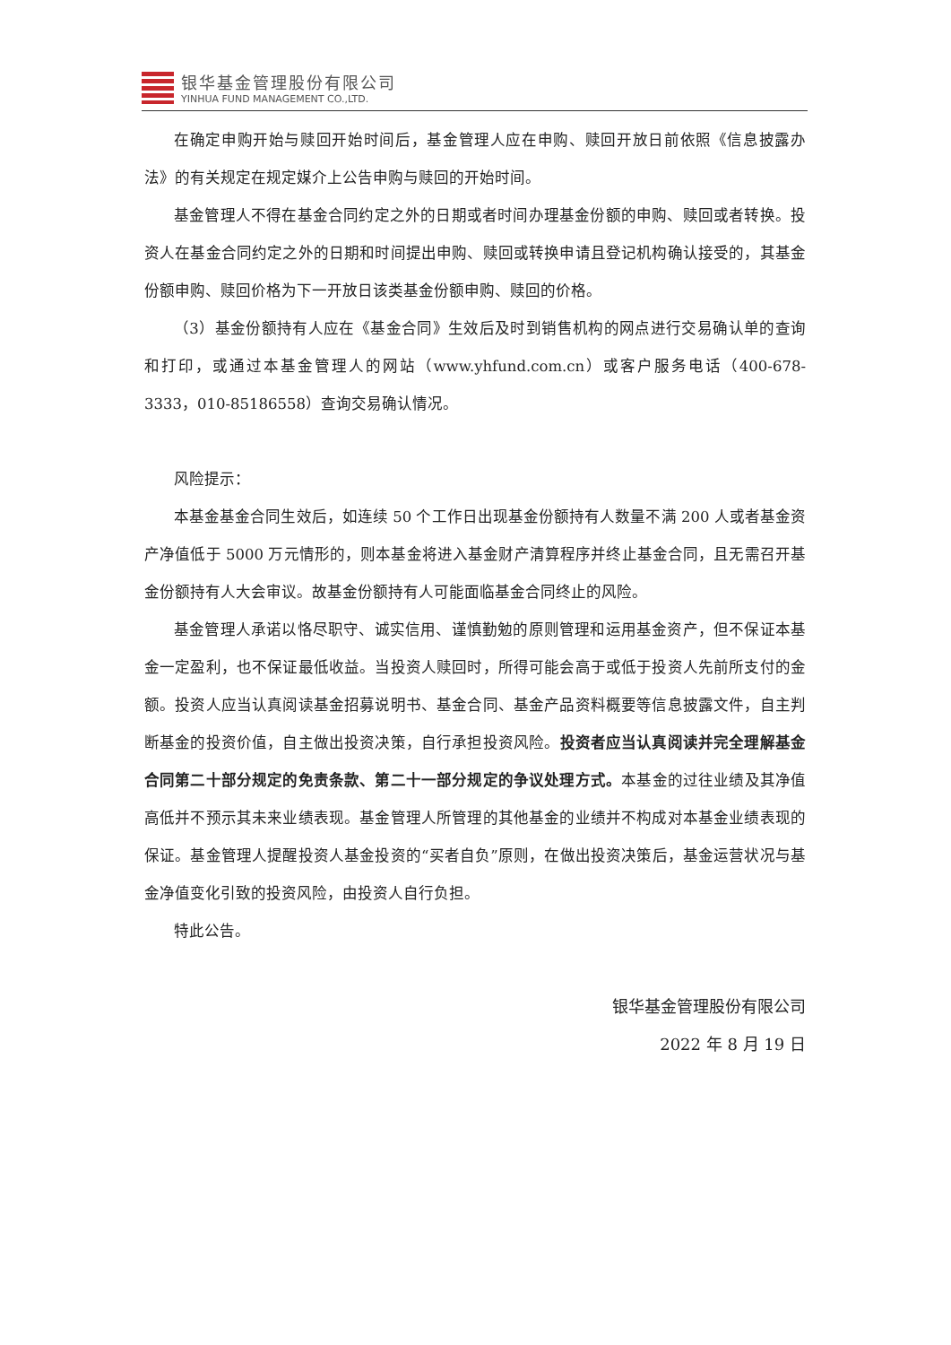银华基金管理股份有限公司
YINHUA FUND MANAGEMENT CO.,LTD.
在确定申购开始与赎回开始时间后，基金管理人应在申购、赎回开放日前依照《信息披露办法》的有关规定在规定媒介上公告申购与赎回的开始时间。
基金管理人不得在基金合同约定之外的日期或者时间办理基金份额的申购、赎回或者转换。投资人在基金合同约定之外的日期和时间提出申购、赎回或转换申请且登记机构确认接受的，其基金份额申购、赎回价格为下一开放日该类基金份额申购、赎回的价格。
（3）基金份额持有人应在《基金合同》生效后及时到销售机构的网点进行交易确认单的查询和打印，或通过本基金管理人的网站（www.yhfund.com.cn）或客户服务电话（400-678-3333，010-85186558）查询交易确认情况。
风险提示：
本基金基金合同生效后，如连续 50 个工作日出现基金份额持有人数量不满 200 人或者基金资产净值低于 5000 万元情形的，则本基金将进入基金财产清算程序并终止基金合同，且无需召开基金份额持有人大会审议。故基金份额持有人可能面临基金合同终止的风险。
基金管理人承诺以恪尽职守、诚实信用、谨慎勤勉的原则管理和运用基金资产，但不保证本基金一定盈利，也不保证最低收益。当投资人赎回时，所得可能会高于或低于投资人先前所支付的金额。投资人应当认真阅读基金招募说明书、基金合同、基金产品资料概要等信息披露文件，自主判断基金的投资价值，自主做出投资决策，自行承担投资风险。投资者应当认真阅读并完全理解基金合同第二十部分规定的免责条款、第二十一部分规定的争议处理方式。本基金的过往业绩及其净值高低并不预示其未来业绩表现。基金管理人所管理的其他基金的业绩并不构成对本基金业绩表现的保证。基金管理人提醒投资人基金投资的“买者自负”原则，在做出投资决策后，基金运营状况与基金净值变化引致的投资风险，由投资人自行负担。
特此公告。
银华基金管理股份有限公司
2022 年 8 月 19 日